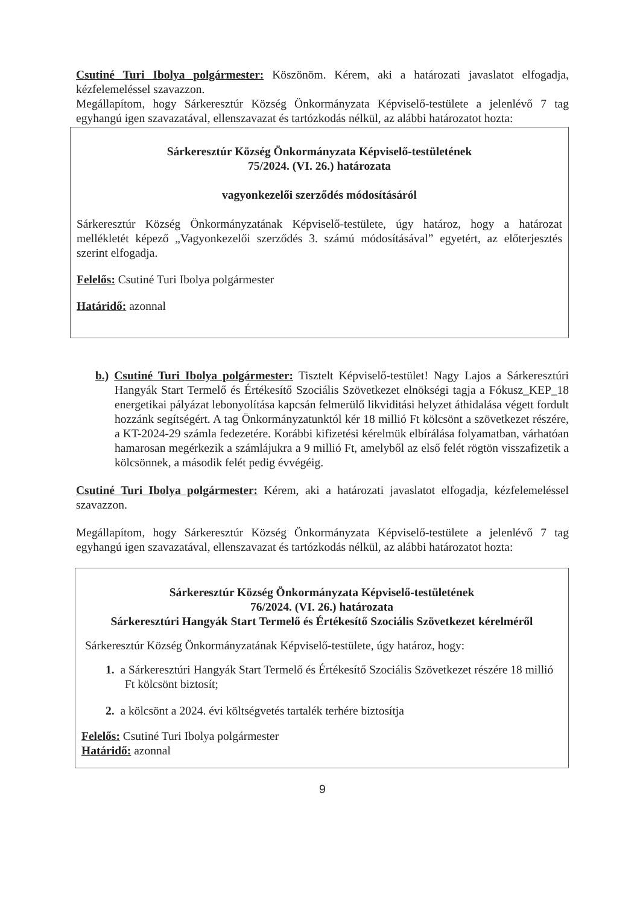Csutiné Turi Ibolya polgármester: Köszönöm. Kérem, aki a határozati javaslatot elfogadja, kézfelemeléssel szavazzon.
Megállapítom, hogy Sárkeresztúr Község Önkormányzata Képviselő-testülete a jelenlévő 7 tag egyhangú igen szavazatával, ellenszavazat és tartózkodás nélkül, az alábbi határozatot hozta:
Sárkeresztúr Község Önkormányzata Képviselő-testületének
75/2024. (VI. 26.) határozata
vagyonkezelői szerződés módosításáról
Sárkeresztúr Község Önkormányzatának Képviselő-testülete, úgy határoz, hogy a határozat mellékletét képező „Vagyonkezelői szerződés 3. számú módosításával” egyetért, az előterjesztés szerint elfogadja.
Felelős: Csutiné Turi Ibolya polgármester
Határidő: azonnal
b.) Csutiné Turi Ibolya polgármester: Tisztelt Képviselő-testület! Nagy Lajos a Sárkeresztúri Hangyák Start Termelő és Értékesítő Szociális Szövetkezet elnökségi tagja a Fókusz_KEP_18 energetikai pályázat lebonyolítása kapcsán felmerülő likviditási helyzet áthidalása végett fordult hozzánk segítségért. A tag Önkormányzatunktól kér 18 millió Ft kölcsönt a szövetkezet részére, a KT-2024-29 számla fedezetére. Korábbi kifizetési kérelmük elbírálása folyamatban, várhatóan hamarosan megérkezik a számlájukra a 9 millió Ft, amelyből az első felét rögtön visszafizetik a kölcsönnek, a második felét pedig évvégéig.
Csutiné Turi Ibolya polgármester: Kérem, aki a határozati javaslatot elfogadja, kézfelemeléssel szavazzon.
Megállapítom, hogy Sárkeresztúr Község Önkormányzata Képviselő-testülete a jelenlévő 7 tag egyhangú igen szavazatával, ellenszavazat és tartózkodás nélkül, az alábbi határozatot hozta:
Sárkeresztúr Község Önkormányzata Képviselő-testületének
76/2024. (VI. 26.) határozata
Sárkeresztúri Hangyák Start Termelő és Értékesítő Szociális Szövetkezet kérelméről
Sárkeresztúr Község Önkormányzatának Képviselő-testülete, úgy határoz, hogy:
1. a Sárkeresztúri Hangyák Start Termelő és Értékesítő Szociális Szövetkezet részére 18 millió Ft kölcsönt biztosít;
2. a kölcsönt a 2024. évi költségvetés tartalék terhére biztosítja
Felelős: Csutiné Turi Ibolya polgármester
Határidő: azonnal
9